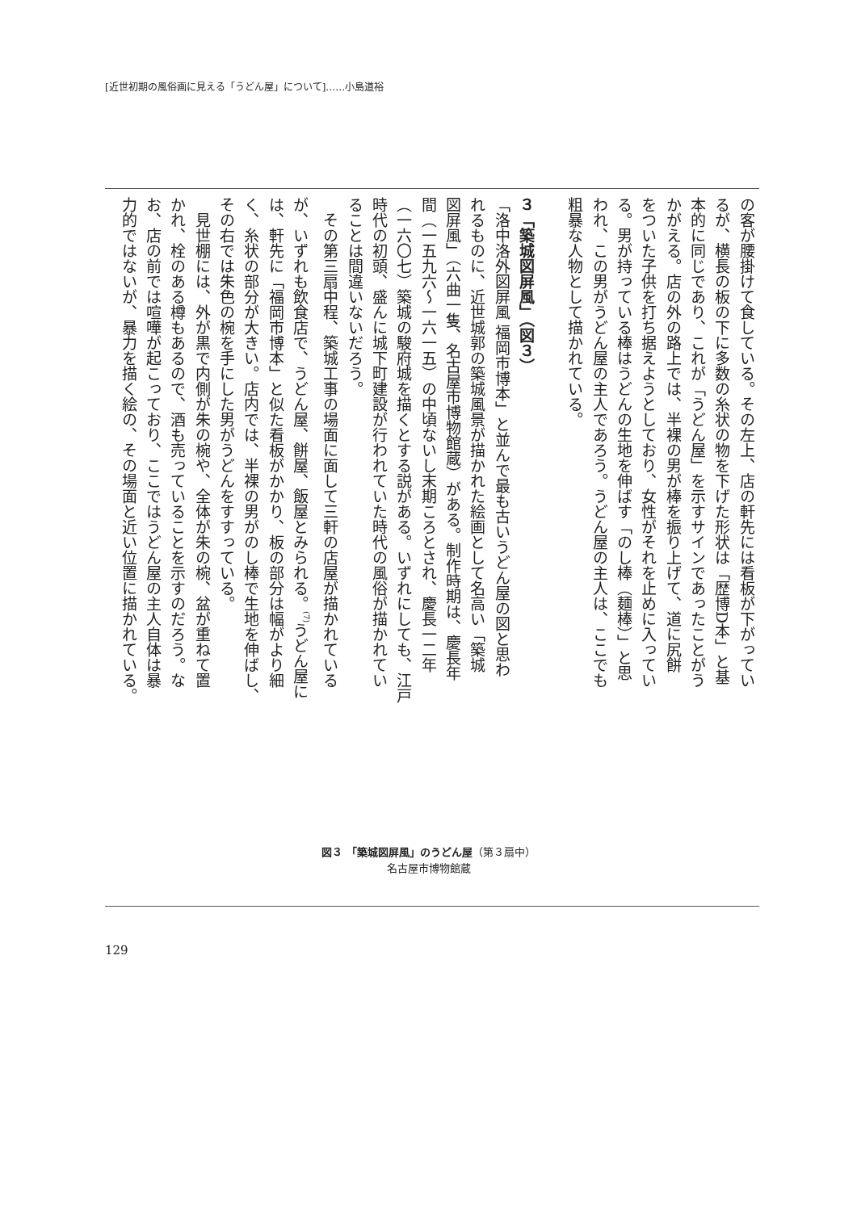[近世初期の風俗画に見える「うどん屋」について]……小島道裕
の客が腰掛けて食している。その左上、店の軒先には看板が下がってい
るが、横長の板の下に多数の糸状の物を下げた形状は「歴博D本」と基
本的に同じであり、これが「うどん屋」を示すサインであったことがう
かがえる。店の外の路上では、半裸の男が棒を振り上げて、道に尻餅
をついた子供を打ち据えようとしており、女性がそれを止めに入ってい
る。男が持っている棒はうどんの生地を伸ばす「のし棒（麺棒）」と思
われ、この男がうどん屋の主人であろう。うどん屋の主人は、ここでも
粗暴な人物として描かれている。
３「築城図屏風」（図３）
「洛中洛外図屏風 福岡市博本」と並んで最も古いうどん屋の図と思わ
れるものに、近世城郭の築城風景が描かれた絵画として名高い「築城
図屏風」（六曲一隻、名古屋市博物館蔵）がある。制作時期は、慶長年
間（一五九六～一六一五）の中頃ないし末期ころとされ、慶長一二年
（一六〇七）築城の駿府城を描くとする説がある。いずれにしても、江戸
時代の初頭、盛んに城下町建設が行われていた時代の風俗が描かれてい
ることは間違いないだろう。
　その第三扇中程、築城工事の場面に面して三軒の店屋が描かれている
が、いずれも飲食店で、うどん屋、餅屋、飯屋とみられる。<sup>(7)</sup>うどん屋に
は、軒先に「福岡市博本」と似た看板がかかり、板の部分は幅がより細
く、糸状の部分が大きい。店内では、半裸の男がのし棒で生地を伸ばし、
その右では朱色の椀を手にした男がうどんをすすっている。
　見世棚には、外が黒で内側が朱の椀や、全体が朱の椀、盆が重ねて置
かれ、栓のある樽もあるので、酒も売っていることを示すのだろう。な
お、店の前では喧嘩が起こっており、ここではうどん屋の主人自体は暴
力的ではないが、暴力を描く絵の、その場面と近い位置に描かれている。
図３ 「築城図屏風」のうどん屋（第３扇中）
名古屋市博物館蔵
129